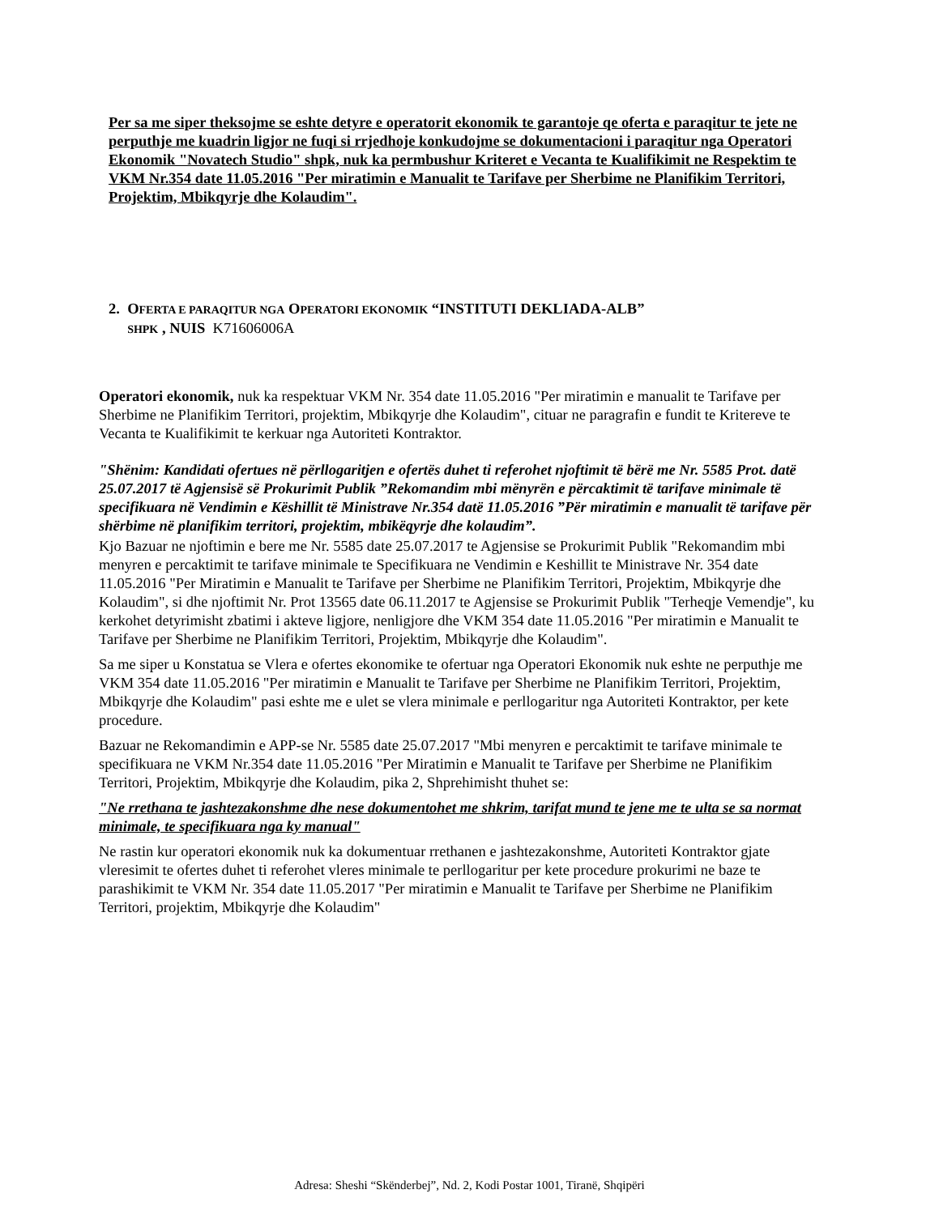Per sa me siper theksojme se eshte detyre e operatorit ekonomik te garantoje qe oferta e paraqitur te jete ne perputhje me kuadrin ligjor ne fuqi si rrjedhoje konkudojme se dokumentacioni i paraqitur nga Operatori Ekonomik "Novatech Studio" shpk, nuk ka permbushur Kriteret e Vecanta te Kualifikimit ne Respektim te VKM Nr.354 date 11.05.2016 "Per miratimin e Manualit te Tarifave per Sherbime ne Planifikim Territori, Projektim, Mbikqyrje dhe Kolaudim".
2. OFERTA E PARAQITUR NGA OPERATORI EKONOMIK “INSTITUTI DEKLIADA-ALB”
SHPK , NUIS K71606006A
Operatori ekonomik, nuk ka respektuar VKM Nr. 354 date 11.05.2016 "Per miratimin e manualit te Tarifave per Sherbime ne Planifikim Territori, projektim, Mbikqyrje dhe Kolaudim", cituar ne paragrafin e fundit te Kritereve te Vecanta te Kualifikimit te kerkuar nga Autoriteti Kontraktor.
"Shënim: Kandidati ofertues në përllogaritjen e ofertës duhet ti referohet njoftimit të bërë me Nr. 5585 Prot. datë 25.07.2017 të Agjensisë së Prokurimit Publik ”Rekomandim mbi mënyrën e përcaktimit të tarifave minimale të specifikuara në Vendimin e Këshillit të Ministrave Nr.354 datë 11.05.2016 ”Për miratimin e manualit të tarifave për shërbime në planifikim territori, projektim, mbikëqyrje dhe kolaudim”.
Kjo Bazuar ne njoftimin e bere me Nr. 5585 date 25.07.2017 te Agjensise se Prokurimit Publik "Rekomandim mbi menyren e percaktimit te tarifave minimale te Specifikuara ne Vendimin e Keshillit te Ministrave Nr. 354 date 11.05.2016 "Per Miratimin e Manualit te Tarifave per Sherbime ne Planifikim Territori, Projektim, Mbikqyrje dhe Kolaudim", si dhe njoftimit Nr. Prot 13565 date 06.11.2017 te Agjensise se Prokurimit Publik "Terheqje Vemendje", ku kerkohet detyrimisht zbatimi i akteve ligjore, nenligjore dhe VKM 354 date 11.05.2016 "Per miratimin e Manualit te Tarifave per Sherbime ne Planifikim Territori, Projektim, Mbikqyrje dhe Kolaudim".
Sa me siper u Konstatua se Vlera e ofertes ekonomike te ofertuar nga Operatori Ekonomik nuk eshte ne perputhje me VKM 354 date 11.05.2016 "Per miratimin e Manualit te Tarifave per Sherbime ne Planifikim Territori, Projektim, Mbikqyrje dhe Kolaudim" pasi eshte me e ulet se vlera minimale e perllogaritur nga Autoriteti Kontraktor, per kete procedure.
Bazuar ne Rekomandimin e APP-se Nr. 5585 date 25.07.2017 "Mbi menyren e percaktimit te tarifave minimale te specifikuara ne VKM Nr.354 date 11.05.2016 "Per Miratimin e Manualit te Tarifave per Sherbime ne Planifikim Territori, Projektim, Mbikqyrje dhe Kolaudim, pika 2, Shprehimisht thuhet se:
"Ne rrethana te jashtezakonshme dhe nese dokumentohet me shkrim, tarifat mund te jene me te ulta se sa normat minimale, te specifikuara nga ky manual"
Ne rastin kur operatori ekonomik nuk ka dokumentuar rrethanen e jashtezakonshme, Autoriteti Kontraktor gjate vleresimit te ofertes duhet ti referohet vleres minimale te perllogaritur per kete procedure prokurimi ne baze te parashikimit te VKM Nr. 354 date 11.05.2017 "Per miratimin e Manualit te Tarifave per Sherbime ne Planifikim Territori, projektim, Mbikqyrje dhe Kolaudim"
Adresa: Sheshi “Skënderbej”, Nd. 2, Kodi Postar 1001, Tiranë, Shqipëri